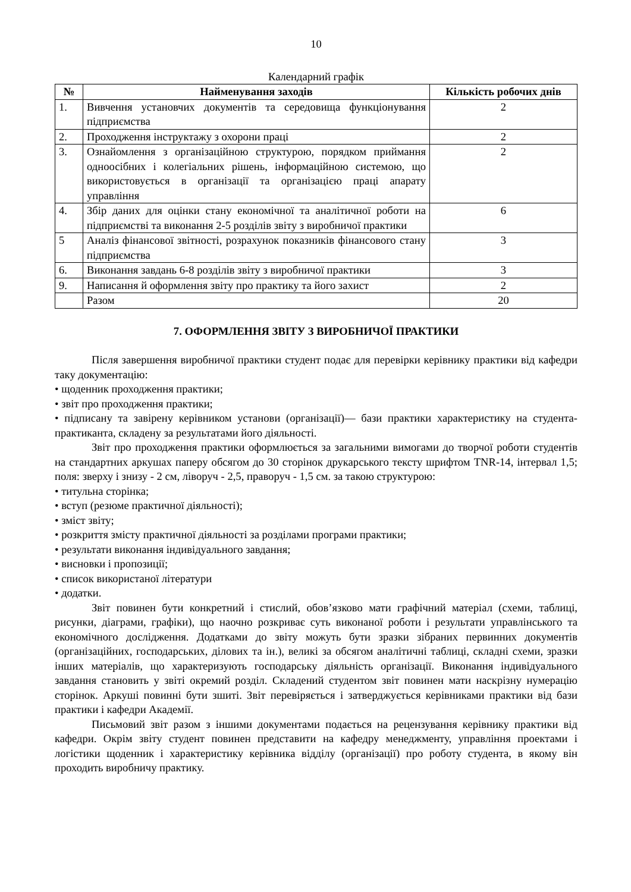10
Календарний графік
| № | Найменування заходів | Кількість робочих днів |
| --- | --- | --- |
| 1. | Вивчення установчих документів та середовища функціонування підприємства | 2 |
| 2. | Проходження інструктажу з охорони праці | 2 |
| 3. | Ознайомлення з організаційною структурою, порядком приймання одноосібних і колегіальних рішень, інформаційною системою, що використовується в організації та організацією праці апарату управління | 2 |
| 4. | Збір даних для оцінки стану економічної та аналітичної роботи на підприємстві та виконання 2-5 розділів звіту з виробничої практики | 6 |
| 5 | Аналіз фінансової звітності, розрахунок показників фінансового стану підприємства | 3 |
| 6. | Виконання завдань 6-8 розділів звіту з виробничої практики | 3 |
| 9. | Написання й оформлення звіту про практику та його захист | 2 |
| | Разом | 20 |
7. ОФОРМЛЕННЯ ЗВІТУ З ВИРОБНИЧОЇ ПРАКТИКИ
Після завершення виробничої практики студент подає для перевірки керівнику практики від кафедри таку документацію:
• щоденник проходження практики;
• звіт про проходження практики;
• підписану та завірену керівником установи (організації)— бази практики характеристику на студента-практиканта, складену за результатами його діяльності.
Звіт про проходження практики оформлюється за загальними вимогами до творчої роботи студентів на стандартних аркушах паперу обсягом до 30 сторінок друкарського тексту шрифтом TNR-14, інтервал 1,5; поля: зверху і знизу - 2 см, ліворуч - 2,5, праворуч - 1,5 см. за такою структурою:
• титульна сторінка;
• вступ (резюме практичної діяльності);
• зміст звіту;
• розкриття змісту практичної діяльності за розділами програми практики;
• результати виконання індивідуального завдання;
• висновки і пропозиції;
• список використаної літератури
• додатки.
Звіт повинен бути конкретний і стислий, обов’язково мати графічний матеріал (схеми, таблиці, рисунки, діаграми, графіки), що наочно розкриває суть виконаної роботи і результати управлінського та економічного дослідження. Додатками до звіту можуть бути зразки зібраних первинних документів (організаційних, господарських, ділових та ін.), великі за обсягом аналітичні таблиці, складні схеми, зразки інших матеріалів, що характеризують господарську діяльність організації. Виконання індивідуального завдання становить у звіті окремий розділ. Складений студентом звіт повинен мати наскрізну нумерацію сторінок. Аркуші повинні бути зшиті. Звіт перевіряється і затверджується керівниками практики від бази практики і кафедри Академії.
Письмовий звіт разом з іншими документами подається на рецензування керівнику практики від кафедри. Окрім звіту студент повинен представити на кафедру менеджменту, управління проектами і логістики щоденник і характеристику керівника відділу (організації) про роботу студента, в якому він проходить виробничу практику.